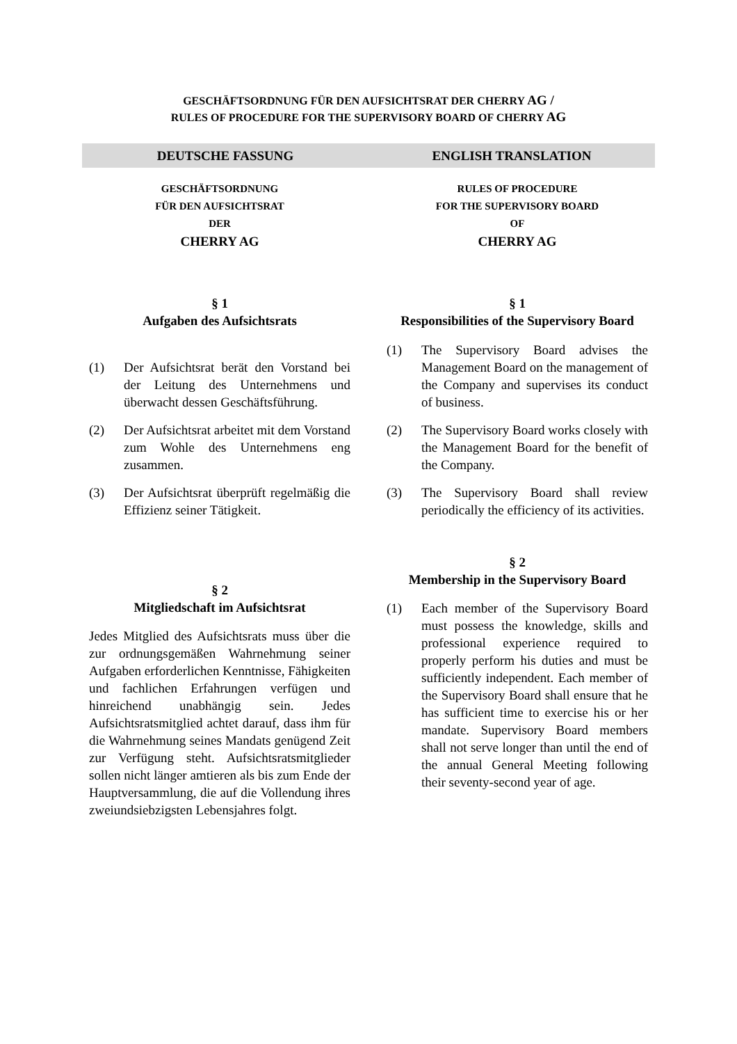GESCHÄFTSORDNUNG FÜR DEN AUFSICHTSRAT DER CHERRY AG /
RULES OF PROCEDURE FOR THE SUPERVISORY BOARD OF CHERRY AG
DEUTSCHE FASSUNG ENGLISH TRANSLATION
GESCHÄFTSORDNUNG
FÜR DEN AUFSICHTSRAT
DER
CHERRY AG
§ 1
Aufgaben des Aufsichtsrats
(1) Der Aufsichtsrat berät den Vorstand bei der Leitung des Unternehmens und überwacht dessen Geschäftsführung.
(2) Der Aufsichtsrat arbeitet mit dem Vorstand zum Wohle des Unternehmens eng zusammen.
(3) Der Aufsichtsrat überprüft regelmäßig die Effizienz seiner Tätigkeit.
§ 2
Mitgliedschaft im Aufsichtsrat
Jedes Mitglied des Aufsichtsrats muss über die zur ordnungsgemäßen Wahrnehmung seiner Aufgaben erforderlichen Kenntnisse, Fähigkeiten und fachlichen Erfahrungen verfügen und hinreichend unabhängig sein. Jedes Aufsichtsratsmitglied achtet darauf, dass ihm für die Wahrnehmung seines Mandats genügend Zeit zur Verfügung steht. Aufsichtsratsmitglieder sollen nicht länger amtieren als bis zum Ende der Hauptversammlung, die auf die Vollendung ihres zweiundsiebzigsten Lebensjahres folgt.
RULES OF PROCEDURE
FOR THE SUPERVISORY BOARD
OF
CHERRY AG
§ 1
Responsibilities of the Supervisory Board
(1) The Supervisory Board advises the Management Board on the management of the Company and supervises its conduct of business.
(2) The Supervisory Board works closely with the Management Board for the benefit of the Company.
(3) The Supervisory Board shall review periodically the efficiency of its activities.
§ 2
Membership in the Supervisory Board
(1) Each member of the Supervisory Board must possess the knowledge, skills and professional experience required to properly perform his duties and must be sufficiently independent. Each member of the Supervisory Board shall ensure that he has sufficient time to exercise his or her mandate. Supervisory Board members shall not serve longer than until the end of the annual General Meeting following their seventy-second year of age.